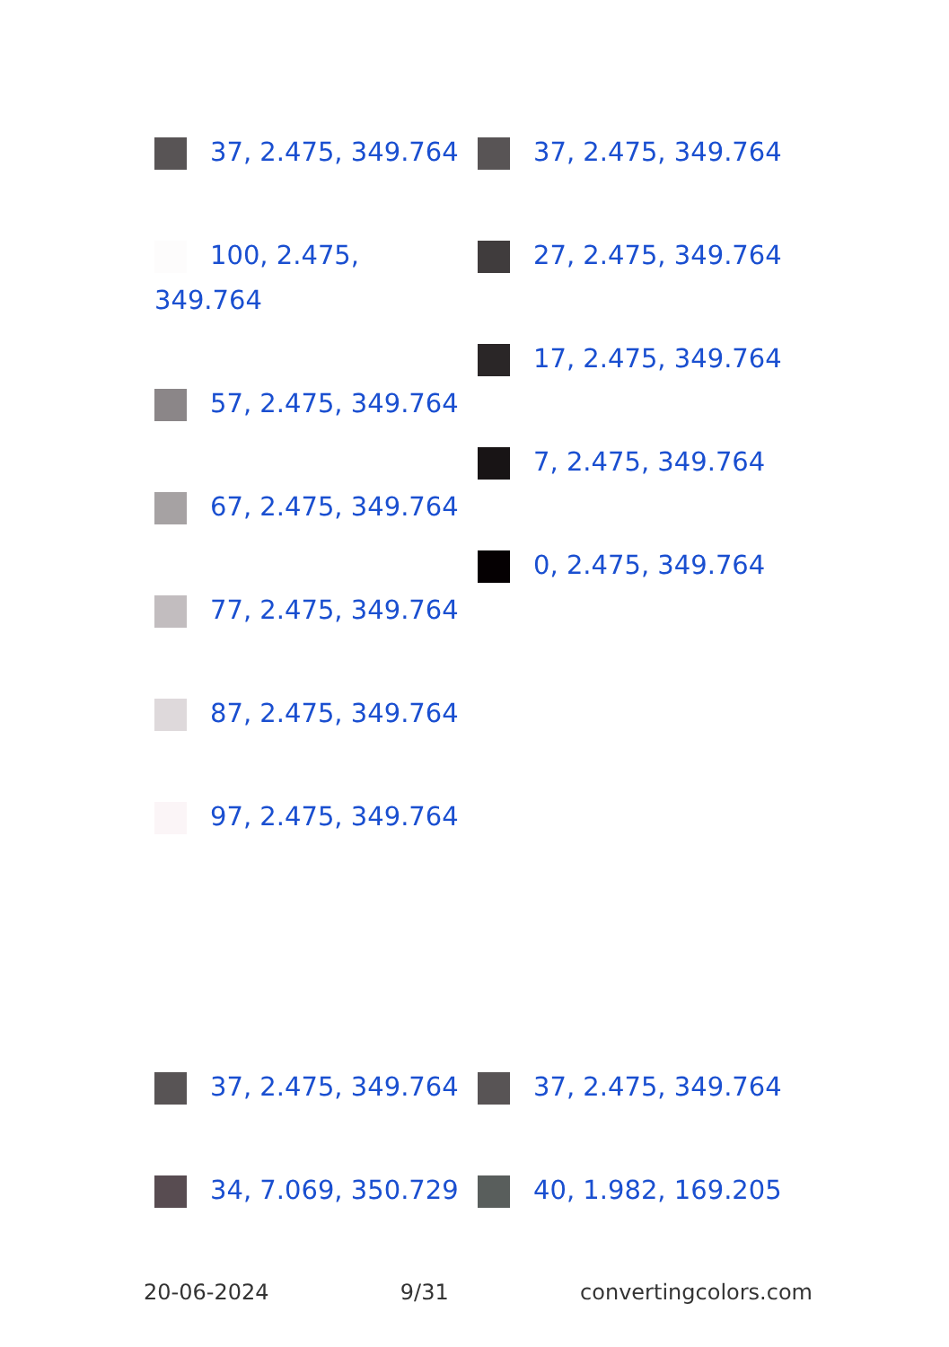37, 2.475, 349.764
100, 2.475,
349.764
57, 2.475, 349.764
67, 2.475, 349.764
77, 2.475, 349.764
87, 2.475, 349.764
97, 2.475, 349.764
37, 2.475, 349.764
27, 2.475, 349.764
17, 2.475, 349.764
7, 2.475, 349.764
0, 2.475, 349.764
37, 2.475, 349.764
34, 7.069, 350.729
37, 2.475, 349.764
40, 1.982, 169.205
20-06-2024 9/31 convertingcolors.com